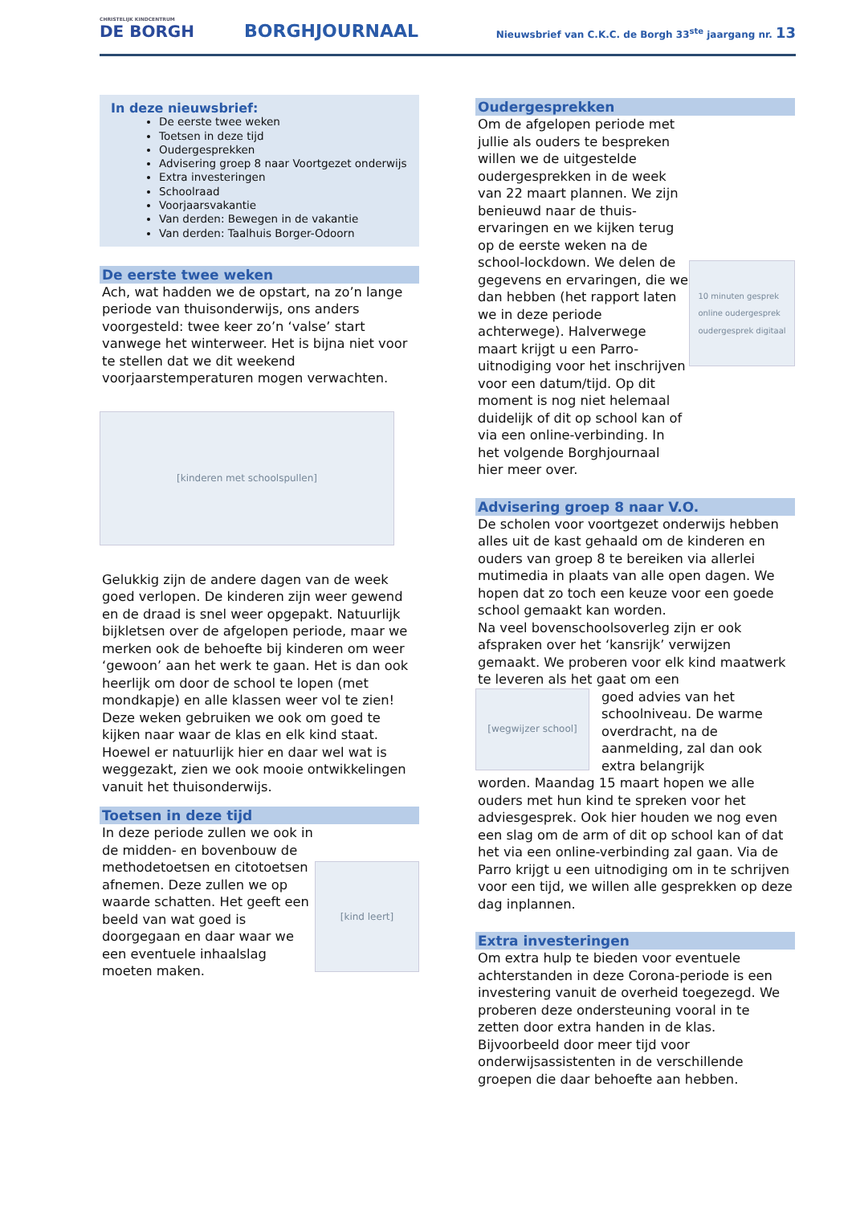CHRISTELIJK KINDCENTRUM
DE BORGH
BORGHJOURNAAL
Nieuwsbrief van C.K.C. de Borgh 33<sup>ste</sup> jaargang nr. 13
In deze nieuwsbrief:
De eerste twee weken
Toetsen in deze tijd
Oudergesprekken
Advisering groep 8 naar Voortgezet onderwijs
Extra investeringen
Schoolraad
Voorjaarsvakantie
Van derden: Bewegen in de vakantie
Van derden: Taalhuis Borger-Odoorn
De eerste twee weken
Ach, wat hadden we de opstart, na zo’n lange periode van thuisonderwijs, ons anders voorgesteld: twee keer zo’n ‘valse’ start vanwege het winterweer. Het is bijna niet voor te stellen dat we dit weekend voorjaarstemperaturen mogen verwachten.
[kinderen met schoolspullen]
Gelukkig zijn de andere dagen van de week goed verlopen. De kinderen zijn weer gewend en de draad is snel weer opgepakt. Natuurlijk bijkletsen over de afgelopen periode, maar we merken ook de behoefte bij kinderen om weer ‘gewoon’ aan het werk te gaan. Het is dan ook heerlijk om door de school te lopen (met mondkapje) en alle klassen weer vol te zien!
Deze weken gebruiken we ook om goed te kijken naar waar de klas en elk kind staat. Hoewel er natuurlijk hier en daar wel wat is weggezakt, zien we ook mooie ontwikkelingen vanuit het thuisonderwijs.
Toetsen in deze tijd
In deze periode zullen we ook in de midden- en bovenbouw de methodetoetsen en citotoetsen afnemen. Deze zullen we op waarde schatten. Het geeft een beeld van wat goed is doorgegaan en daar waar we een eventuele inhaalslag moeten maken.
[kind leert]
Oudergesprekken
Om de afgelopen periode met jullie als ouders te bespreken willen we de uitgestelde oudergesprekken in de week van 22 maart plannen. We zijn benieuwd naar de thuis-ervaringen en we kijken terug op de eerste weken na de school-lockdown. We delen de gegevens en ervaringen, die we dan hebben (het rapport laten we in deze periode achterwege). Halverwege maart krijgt u een Parro-uitnodiging voor het inschrijven voor een datum/tijd. Op dit moment is nog niet helemaal duidelijk of dit op school kan of via een online-verbinding. In het volgende Borghjournaal hier meer over.
10 minuten gesprek
online oudergesprek
oudergesprek digitaal
Advisering groep 8 naar V.O.
De scholen voor voortgezet onderwijs hebben alles uit de kast gehaald om de kinderen en ouders van groep 8 te bereiken via allerlei mutimedia in plaats van alle open dagen. We hopen dat zo toch een keuze voor een goede school gemaakt kan worden.
Na veel bovenschoolsoverleg zijn er ook afspraken over het ‘kansrijk’ verwijzen gemaakt. We proberen voor elk kind maatwerk te leveren als het gaat om een
[wegwijzer school]
goed advies van het schoolniveau. De warme overdracht, na de aanmelding, zal dan ook extra belangrijk
worden. Maandag 15 maart hopen we alle ouders met hun kind te spreken voor het adviesgesprek. Ook hier houden we nog even een slag om de arm of dit op school kan of dat het via een online-verbinding zal gaan. Via de Parro krijgt u een uitnodiging om in te schrijven voor een tijd, we willen alle gesprekken op deze dag inplannen.
Extra investeringen
Om extra hulp te bieden voor eventuele achterstanden in deze Corona-periode is een investering vanuit de overheid toegezegd. We proberen deze ondersteuning vooral in te zetten door extra handen in de klas. Bijvoorbeeld door meer tijd voor onderwijsassistenten in de verschillende groepen die daar behoefte aan hebben.